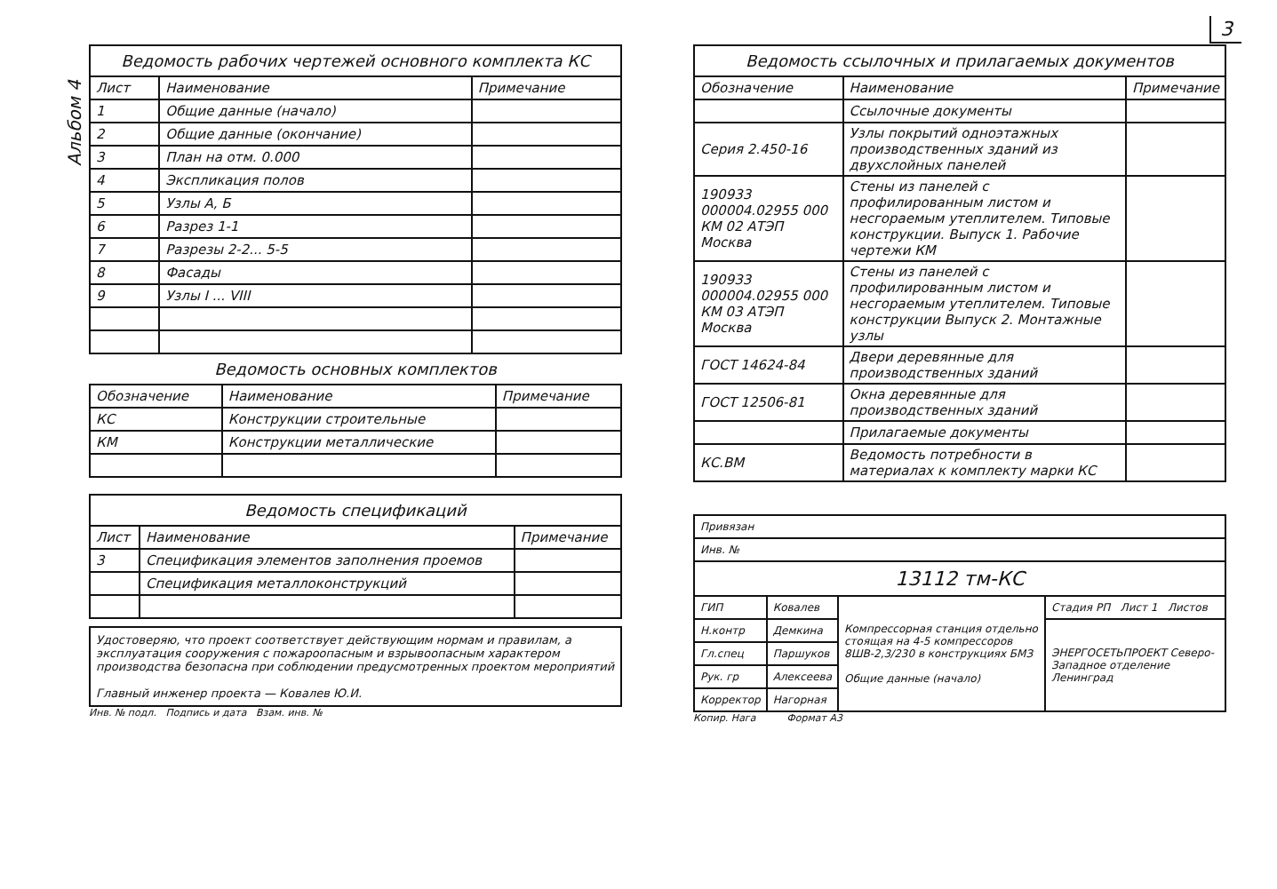3
Альбом 4
| Ведомость рабочих чертежей основного комплекта КС | | |
| Лист | Наименование | Примечание |
| 1 | Общие данные (начало) | |
| 2 | Общие данные (окончание) | |
| 3 | План на отм. 0.000 | |
| 4 | Экспликация полов | |
| 5 | Узлы А, Б | |
| 6 | Разрез 1-1 | |
| 7 | Разрезы 2-2... 5-5 | |
| 8 | Фасады | |
| 9 | Узлы I ... VIII | |
Ведомость основных комплектов
| Обозначение | Наименование | Примечание |
| --- | --- | --- |
| КС | Конструкции строительные | |
| КМ | Конструкции металлические | |
| Ведомость спецификаций | | |
| Лист | Наименование | Примечание |
| 3 | Спецификация элементов заполнения проемов | |
| | Спецификация металлоконструкций | |
Удостоверяю, что проект соответствует действующим нормам и правилам, а эксплуатация сооружения с пожароопасным и взрывоопасным характером производства безопасна при соблюдении предусмотренных проектом мероприятий
Главный инженер проекта — Ковалев Ю.И.
Инв. № подл. Подпись и дата Взам. инв. №
| Ведомость ссылочных и прилагаемых документов | | |
| Обозначение | Наименование | Примечание |
| | Ссылочные документы | |
| Серия 2.450-16 | Узлы покрытий одноэтажных производственных зданий из двухслойных панелей | |
| 190933 000004.02955 000 КМ 02 АТЭП Москва | Стены из панелей с профилированным листом и несгораемым утеплителем. Типовые конструкции. Выпуск 1. Рабочие чертежи КМ | |
| 190933 000004.02955 000 КМ 03 АТЭП Москва | Стены из панелей с профилированным листом и несгораемым утеплителем. Типовые конструкции Выпуск 2. Монтажные узлы | |
| ГОСТ 14624-84 | Двери деревянные для производственных зданий | |
| ГОСТ 12506-81 | Окна деревянные для производственных зданий | |
| | Прилагаемые документы | |
| КС.ВМ | Ведомость потребности в материалах к комплекту марки КС | |
| Привязан | | | |
| Инв. № | | | |
| 13112 тм-КС | | | |
| ГИП | Ковалев | Компрессорная станция отдельно стоящая на 4-5 компрессоров 8ШВ-2,3/230 в конструкциях БМЗ Общие данные (начало) | Стадия РП Лист 1 Листов |
| Н.контр | Демкина | | ЭНЕРГОСЕТЬПРОЕКТ Северо-Западное отделение Ленинград |
| Гл.спец | Паршуков | | |
| Рук. гр | Алексеева | | |
| Корректор | Нагорная | | |
Копир. Нага Формат А3